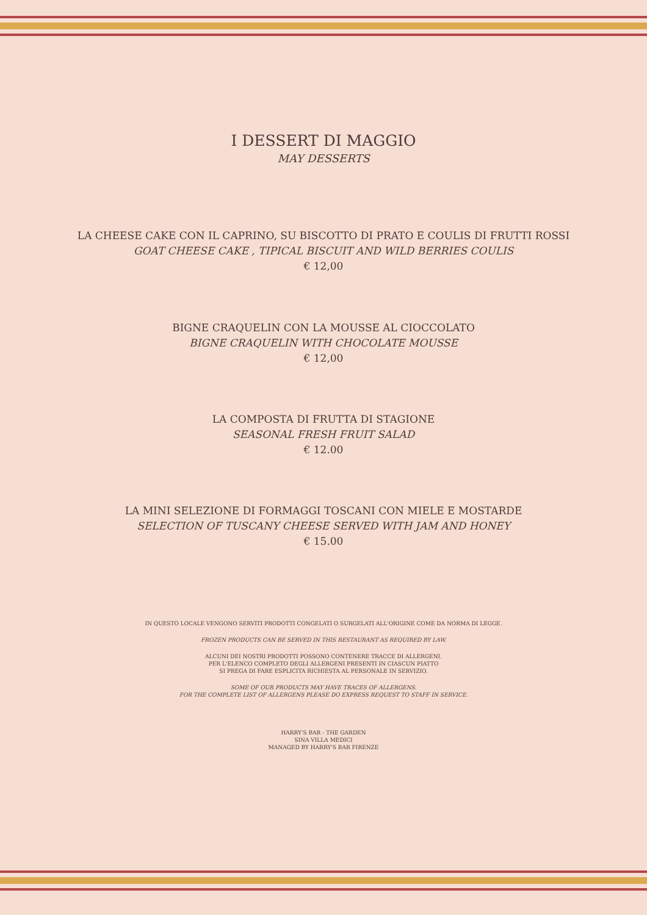I DESSERT DI MAGGIO
MAY DESSERTS
LA CHEESE CAKE CON IL CAPRINO, SU BISCOTTO DI PRATO E COULIS DI FRUTTI ROSSI
GOAT CHEESE CAKE , TIPICAL BISCUIT AND WILD BERRIES COULIS
€ 12,00
BIGNE CRAQUELIN CON LA MOUSSE AL CIOCCOLATO
BIGNE CRAQUELIN WITH CHOCOLATE MOUSSE
€ 12,00
LA COMPOSTA DI FRUTTA DI STAGIONE
SEASONAL FRESH FRUIT SALAD
€ 12.00
LA MINI SELEZIONE DI FORMAGGI TOSCANI CON MIELE E MOSTARDE
SELECTION OF TUSCANY CHEESE SERVED WITH JAM AND HONEY
€ 15.00
IN QUESTO LOCALE VENGONO SERVITI PRODOTTI CONGELATI O SURGELATI ALL'ORIGINE COME DA NORMA DI LEGGE.
FROZEN PRODUCTS CAN BE SERVED IN THIS RESTAURANT AS REQUIRED BY LAW.
ALCUNI DEI NOSTRI PRODOTTI POSSONO CONTENERE TRACCE DI ALLERGENI.
PER L'ELENCO COMPLETO DEGLI ALLERGENI PRESENTI IN CIASCUN PIATTO
SI PREGA DI FARE ESPLICITA RICHIESTA AL PERSONALE IN SERVIZIO.
SOME OF OUR PRODUCTS MAY HAVE TRACES OF ALLERGENS.
FOR THE COMPLETE LIST OF ALLERGENS PLEASE DO EXPRESS REQUEST TO STAFF IN SERVICE.
HARRY'S BAR - THE GARDEN
SINA VILLA MEDICI
MANAGED BY HARRY'S BAR FIRENZE